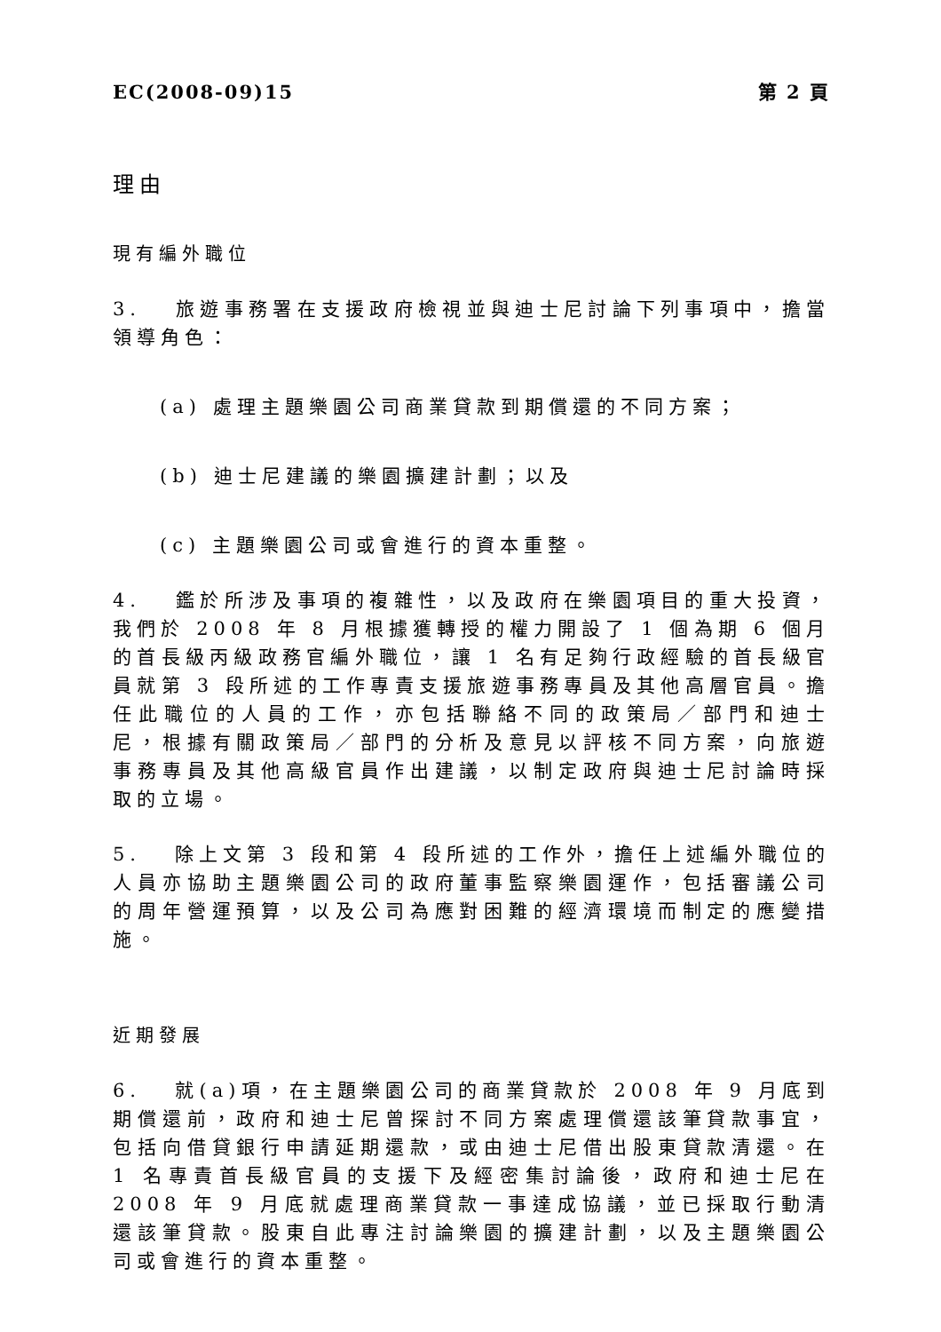EC(2008-09)15 第 2 頁
理由
現有編外職位
3. 旅遊事務署在支援政府檢視並與迪士尼討論下列事項中，擔當領導角色：
(a) 處理主題樂園公司商業貸款到期償還的不同方案；
(b) 迪士尼建議的樂園擴建計劃；以及
(c) 主題樂園公司或會進行的資本重整。
4. 鑑於所涉及事項的複雜性，以及政府在樂園項目的重大投資，我們於 2008 年 8 月根據獲轉授的權力開設了 1 個為期 6 個月的首長級丙級政務官編外職位，讓 1 名有足夠行政經驗的首長級官員就第 3 段所述的工作專責支援旅遊事務專員及其他高層官員。擔任此職位的人員的工作，亦包括聯絡不同的政策局／部門和迪士尼，根據有關政策局／部門的分析及意見以評核不同方案，向旅遊事務專員及其他高級官員作出建議，以制定政府與迪士尼討論時採取的立場。
5. 除上文第 3 段和第 4 段所述的工作外，擔任上述編外職位的人員亦協助主題樂園公司的政府董事監察樂園運作，包括審議公司的周年營運預算，以及公司為應對困難的經濟環境而制定的應變措施。
近期發展
6. 就(a)項，在主題樂園公司的商業貸款於 2008 年 9 月底到期償還前，政府和迪士尼曾探討不同方案處理償還該筆貸款事宜，包括向借貸銀行申請延期還款，或由迪士尼借出股東貸款清還。在 1 名專責首長級官員的支援下及經密集討論後，政府和迪士尼在 2008 年 9 月底就處理商業貸款一事達成協議，並已採取行動清還該筆貸款。股東自此專注討論樂園的擴建計劃，以及主題樂園公司或會進行的資本重整。